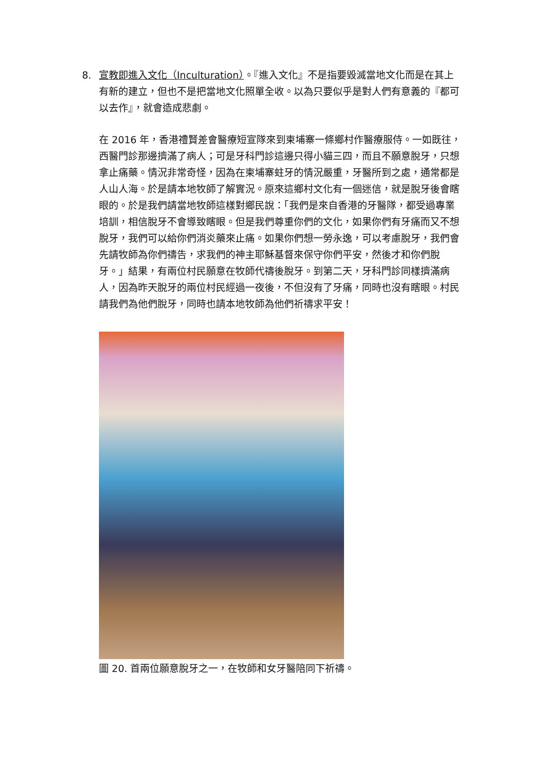8.
宣教即進入文化（Inculturation）。『進入文化』不是指要毀滅當地文化而是在其上有新的建立，但也不是把當地文化照單全收。以為只要似乎是對人們有意義的『都可以去作』，就會造成悲劇。
在 2016 年，香港禮賢差會醫療短宣隊來到柬埔寨一條鄉村作醫療服侍。一如既往，西醫門診那邊擠滿了病人；可是牙科門診這邊只得小貓三四，而且不願意脫牙，只想拿止痛藥。情況非常奇怪，因為在柬埔寨蛀牙的情況嚴重，牙醫所到之處，通常都是人山人海。於是請本地牧師了解實況。原來這鄉村文化有一個迷信，就是脫牙後會瞎眼的。於是我們請當地牧師這樣對鄉民說：「我們是來自香港的牙醫隊，都受過專業培訓，相信脫牙不會導致瞎眼。但是我們尊重你們的文化，如果你們有牙痛而又不想脫牙，我們可以給你們消炎藥來止痛。如果你們想一勞永逸，可以考慮脫牙，我們會先請牧師為你們禱告，求我們的神主耶穌基督來保守你們平安，然後才和你們脫牙。」結果，有兩位村民願意在牧師代禱後脫牙。到第二天，牙科門診同樣擠滿病人，因為昨天脫牙的兩位村民經過一夜後，不但沒有了牙痛，同時也沒有瞎眼。村民請我們為他們脫牙，同時也請本地牧師為他們祈禱求平安！
圖 20. 首兩位願意脫牙之一，在牧師和女牙醫陪同下祈禱。